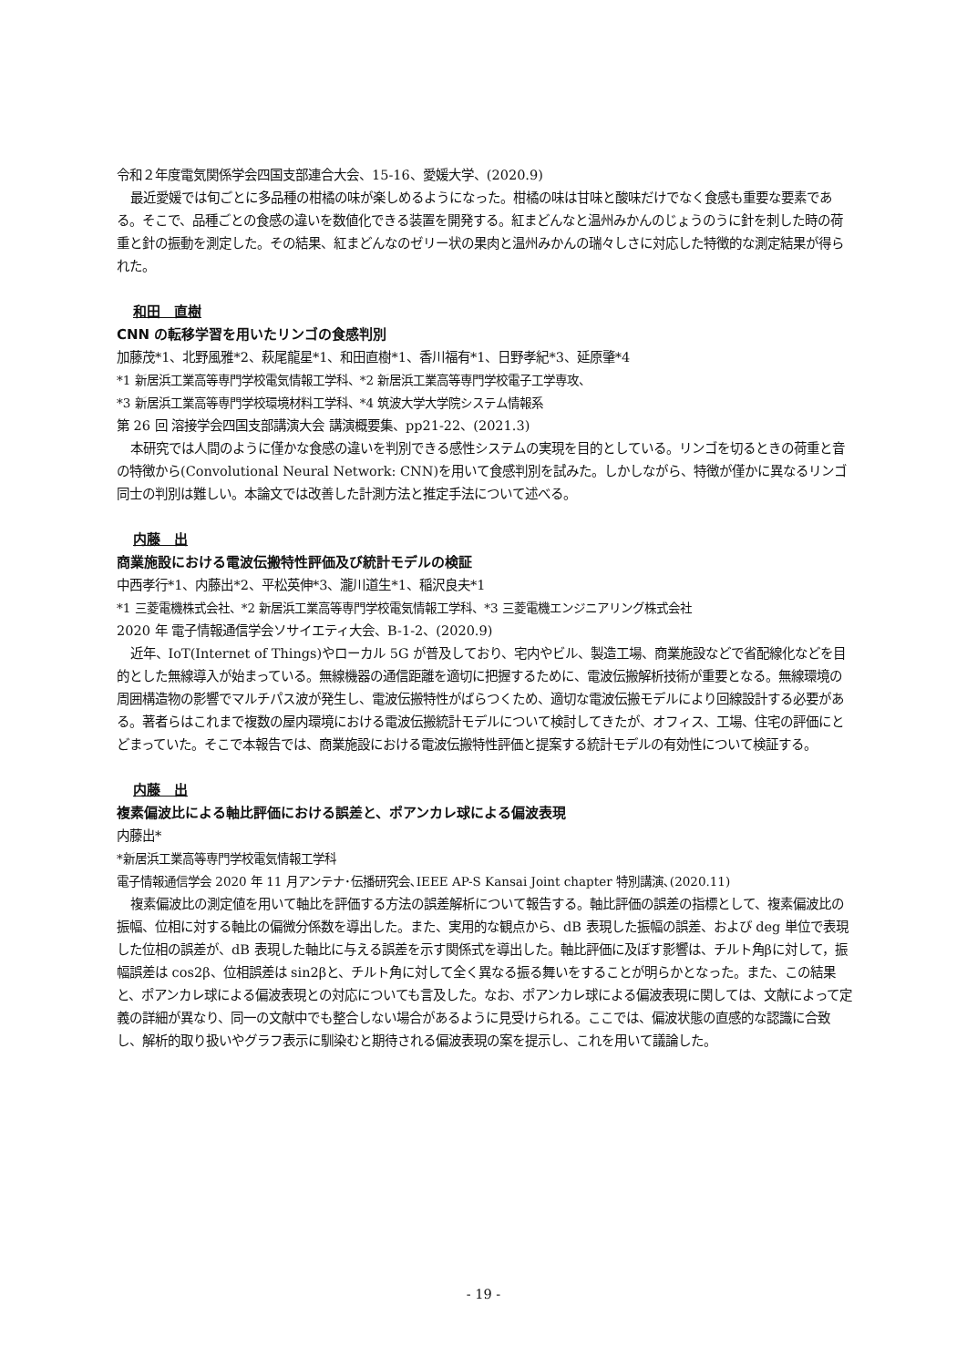令和２年度電気関係学会四国支部連合大会、15-16、愛媛大学、(2020.9)
最近愛媛では旬ごとに多品種の柑橘の味が楽しめるようになった。柑橘の味は甘味と酸味だけでなく食感も重要な要素である。そこで、品種ごとの食感の違いを数値化できる装置を開発する。紅まどんなと温州みかんのじょうのうに針を刺した時の荷重と針の振動を測定した。その結果、紅まどんなのゼリー状の果肉と温州みかんの瑞々しさに対応した特徴的な測定結果が得られた。
和田　直樹
CNN の転移学習を用いたリンゴの食感判別
加藤茂*1、北野風雅*2、萩尾龍星*1、和田直樹*1、香川福有*1、日野孝紀*3、延原肇*4
*1 新居浜工業高等専門学校電気情報工学科、*2 新居浜工業高等専門学校電子工学専攻、
*3 新居浜工業高等専門学校環境材料工学科、*4 筑波大学大学院システム情報系
第 26 回 溶接学会四国支部講演大会 講演概要集、pp21-22、(2021.3)
本研究では人間のように僅かな食感の違いを判別できる感性システムの実現を目的としている。リンゴを切るときの荷重と音の特徴から(Convolutional Neural Network: CNN)を用いて食感判別を試みた。しかしながら、特徴が僅かに異なるリンゴ同士の判別は難しい。本論文では改善した計測方法と推定手法について述べる。
内藤　出
商業施設における電波伝搬特性評価及び統計モデルの検証
中西孝行*1、内藤出*2、平松英伸*3、瀧川道生*1、稲沢良夫*1
*1 三菱電機株式会社、*2 新居浜工業高等専門学校電気情報工学科、*3 三菱電機エンジニアリング株式会社
2020 年 電子情報通信学会ソサイエティ大会、B-1-2、(2020.9)
近年、IoT(Internet of Things)やローカル 5G が普及しており、宅内やビル、製造工場、商業施設などで省配線化などを目的とした無線導入が始まっている。無線機器の通信距離を適切に把握するために、電波伝搬解析技術が重要となる。無線環境の周囲構造物の影響でマルチパス波が発生し、電波伝搬特性がばらつくため、適切な電波伝搬モデルにより回線設計する必要がある。著者らはこれまで複数の屋内環境における電波伝搬統計モデルについて検討してきたが、オフィス、工場、住宅の評価にとどまっていた。そこで本報告では、商業施設における電波伝搬特性評価と提案する統計モデルの有効性について検証する。
内藤　出
複素偏波比による軸比評価における誤差と、ポアンカレ球による偏波表現
内藤出*
*新居浜工業高等専門学校電気情報工学科
電子情報通信学会 2020 年 11 月アンテナ･伝播研究会､IEEE AP-S Kansai Joint chapter 特別講演､(2020.11)
複素偏波比の測定値を用いて軸比を評価する方法の誤差解析について報告する。軸比評価の誤差の指標として、複素偏波比の振幅、位相に対する軸比の偏微分係数を導出した。また、実用的な観点から、dB 表現した振幅の誤差、および deg 単位で表現した位相の誤差が、dB 表現した軸比に与える誤差を示す関係式を導出した。軸比評価に及ぼす影響は、チルト角βに対して，振幅誤差は cos2β、位相誤差は sin2βと、チルト角に対して全く異なる振る舞いをすることが明らかとなった。また、この結果と、ポアンカレ球による偏波表現との対応についても言及した。なお、ポアンカレ球による偏波表現に関しては、文献によって定義の詳細が異なり、同一の文献中でも整合しない場合があるように見受けられる。ここでは、偏波状態の直感的な認識に合致し、解析的取り扱いやグラフ表示に馴染むと期待される偏波表現の案を提示し、これを用いて議論した。
- 19 -